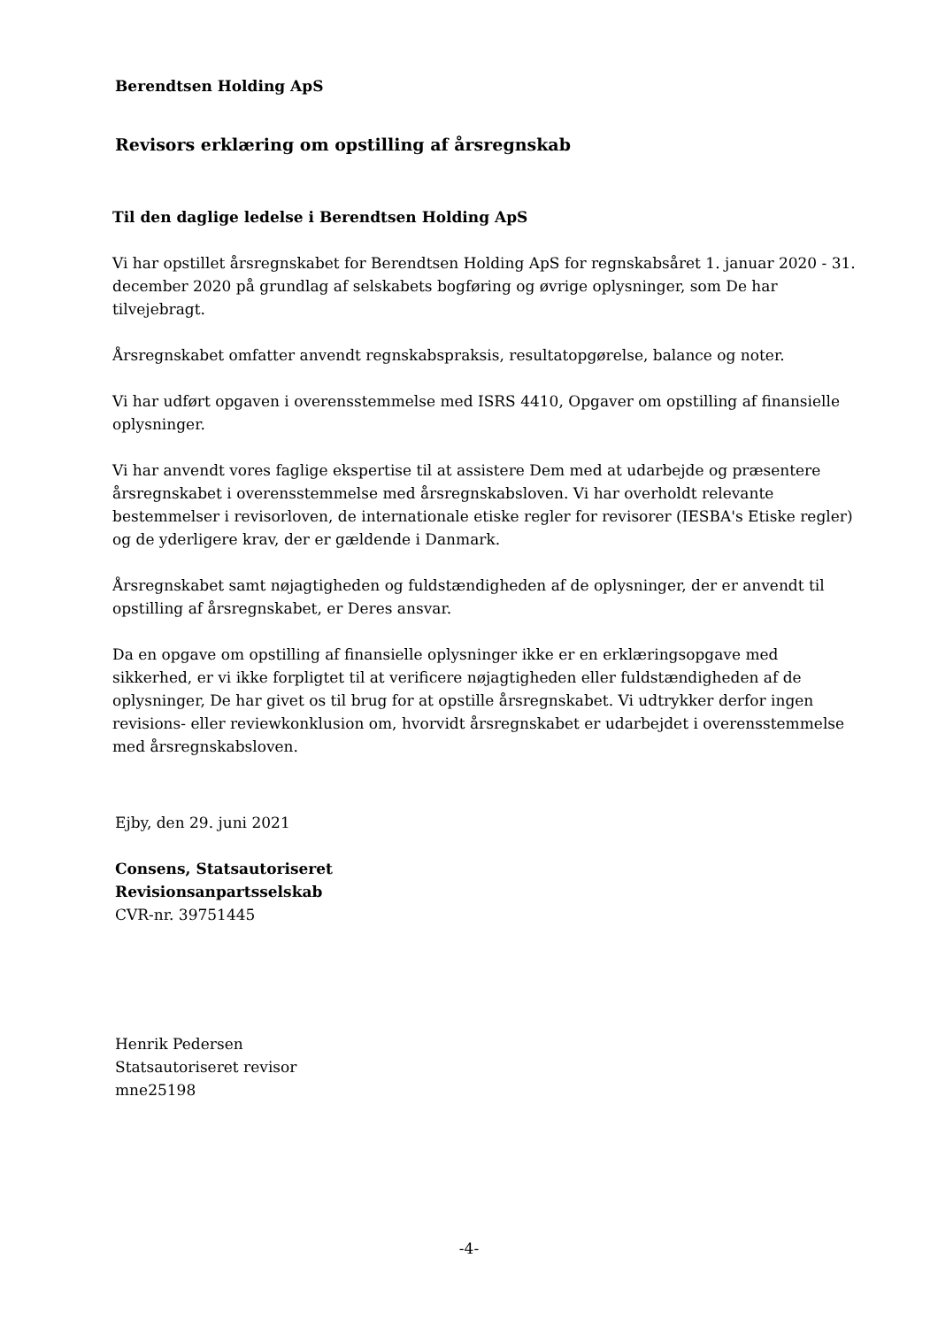Berendtsen Holding ApS
Revisors erklæring om opstilling af årsregnskab
Til den daglige ledelse i Berendtsen Holding ApS
Vi har opstillet årsregnskabet for Berendtsen Holding ApS for regnskabsåret 1. januar 2020 - 31. december 2020 på grundlag af selskabets bogføring og øvrige oplysninger, som De har tilvejebragt.
Årsregnskabet omfatter anvendt regnskabspraksis, resultatopgørelse, balance og noter.
Vi har udført opgaven i overensstemmelse med ISRS 4410, Opgaver om opstilling af finansielle oplysninger.
Vi har anvendt vores faglige ekspertise til at assistere Dem med at udarbejde og præsentere årsregnskabet i overensstemmelse med årsregnskabsloven. Vi har overholdt relevante bestemmelser i revisorloven, de internationale etiske regler for revisorer (IESBA's Etiske regler) og de yderligere krav, der er gældende i Danmark.
Årsregnskabet samt nøjagtigheden og fuldstændigheden af de oplysninger, der er anvendt til opstilling af årsregnskabet, er Deres ansvar.
Da en opgave om opstilling af finansielle oplysninger ikke er en erklæringsopgave med sikkerhed, er vi ikke forpligtet til at verificere nøjagtigheden eller fuldstændigheden af de oplysninger, De har givet os til brug for at opstille årsregnskabet. Vi udtrykker derfor ingen revisions- eller reviewkonklusion om, hvorvidt årsregnskabet er udarbejdet i overensstemmelse med årsregnskabsloven.
Ejby, den 29. juni 2021
Consens, Statsautoriseret
Revisionsanpartsselskab
CVR-nr. 39751445
Henrik Pedersen
Statsautoriseret revisor
mne25198
-4-